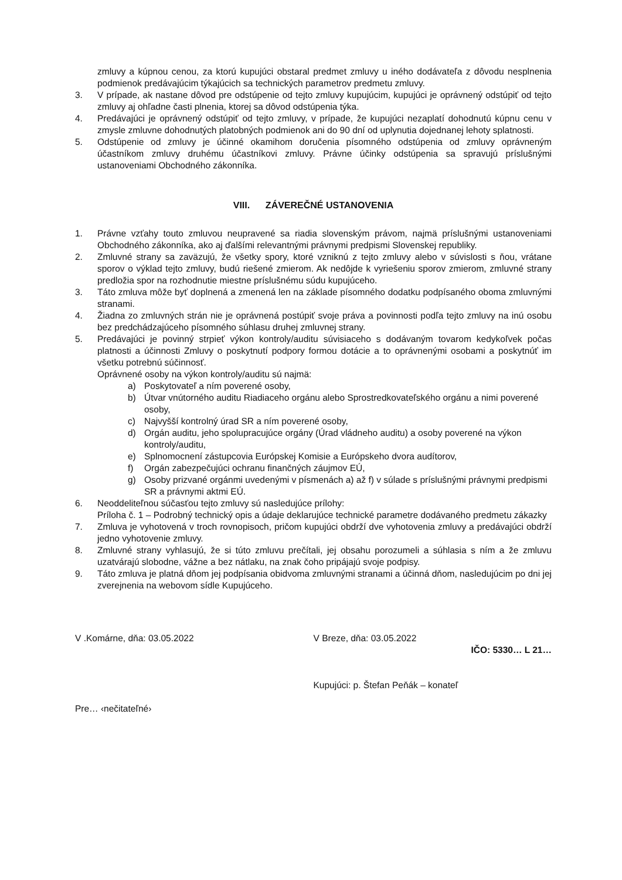zmluvy a kúpnou cenou, za ktorú kupujúci obstaral predmet zmluvy u iného dodávateľa z dôvodu nesplnenia podmienok predávajúcim týkajúcich sa technických parametrov predmetu zmluvy.
3. V prípade, ak nastane dôvod pre odstúpenie od tejto zmluvy kupujúcim, kupujúci je oprávnený odstúpiť od tejto zmluvy aj ohľadne časti plnenia, ktorej sa dôvod odstúpenia týka.
4. Predávajúci je oprávnený odstúpiť od tejto zmluvy, v prípade, že kupujúci nezaplatí dohodnutú kúpnu cenu v zmysle zmluvne dohodnutých platobných podmienok ani do 90 dní od uplynutia dojednanej lehoty splatnosti.
5. Odstúpenie od zmluvy je účinné okamihom doručenia písomného odstúpenia od zmluvy oprávneným účastníkom zmluvy druhému účastníkovi zmluvy. Právne účinky odstúpenia sa spravujú príslušnými ustanoveniami Obchodného zákonníka.
VIII. ZÁVEREČNÉ USTANOVENIA
1. Právne vzťahy touto zmluvou neupravené sa riadia slovenským právom, najmä príslušnými ustanoveniami Obchodného zákonníka, ako aj ďalšími relevantnými právnymi predpismi Slovenskej republiky.
2. Zmluvné strany sa zaväzujú, že všetky spory, ktoré vzniknú z tejto zmluvy alebo v súvislosti s ňou, vrátane sporov o výklad tejto zmluvy, budú riešené zmierom. Ak nedôjde k vyriešeniu sporov zmierom, zmluvné strany predložia spor na rozhodnutie miestne príslušnému súdu kupujúceho.
3. Táto zmluva môže byť doplnená a zmenená len na základe písomného dodatku podpísaného oboma zmluvnými stranami.
4. Žiadna zo zmluvných strán nie je oprávnená postúpiť svoje práva a povinnosti podľa tejto zmluvy na inú osobu bez predchádzajúceho písomného súhlasu druhej zmluvnej strany.
5. Predávajúci je povinný strpieť výkon kontroly/auditu súvisiaceho s dodávaným tovarom kedykoľvek počas platnosti a účinnosti Zmluvy o poskytnutí podpory formou dotácie a to oprávnenými osobami a poskytnúť im všetku potrebnú súčinnosť.
Oprávnené osoby na výkon kontroly/auditu sú najmä:
a) Poskytovateľ a ním poverené osoby,
b) Útvar vnútorného auditu Riadiaceho orgánu alebo Sprostredkovateľského orgánu a nimi poverené osoby,
c) Najvyšší kontrolný úrad SR a ním poverené osoby,
d) Orgán auditu, jeho spolupracujúce orgány (Úrad vládneho auditu) a osoby poverené na výkon kontroly/auditu,
e) Splnomocnení zástupcovia Európskej Komisie a Európskeho dvora audítorov,
f) Orgán zabezpečujúci ochranu finančných záujmov EÚ,
g) Osoby prizvané orgánmi uvedenými v písmenách a) až f) v súlade s príslušnými právnymi predpismi SR a právnymi aktmi EÚ.
6. Neoddeliteľnou súčasťou tejto zmluvy sú nasledujúce prílohy:
Príloha č. 1 – Podrobný technický opis a údaje deklarujúce technické parametre dodávaného predmetu zákazky
7. Zmluva je vyhotovená v troch rovnopisoch, pričom kupujúci obdrží dve vyhotovenia zmluvy a predávajúci obdrží jedno vyhotovenie zmluvy.
8. Zmluvné strany vyhlasujú, že si túto zmluvu prečítali, jej obsahu porozumeli a súhlasia s ním a že zmluvu uzatvárajú slobodne, vážne a bez nátlaku, na znak čoho pripájajú svoje podpisy.
9. Táto zmluva je platná dňom jej podpísania obidvoma zmluvnými stranami a účinná dňom, nasledujúcim po dni jej zverejnenia na webovom sídle Kupujúceho.
V .Komárne, dňa: 03.05.2022
Pre… ‹nečitateľné›
V Breze, dňa: 03.05.2022
IČO: 5330… L 21…
Kupujúci: p. Štefan Peňák – konateľ